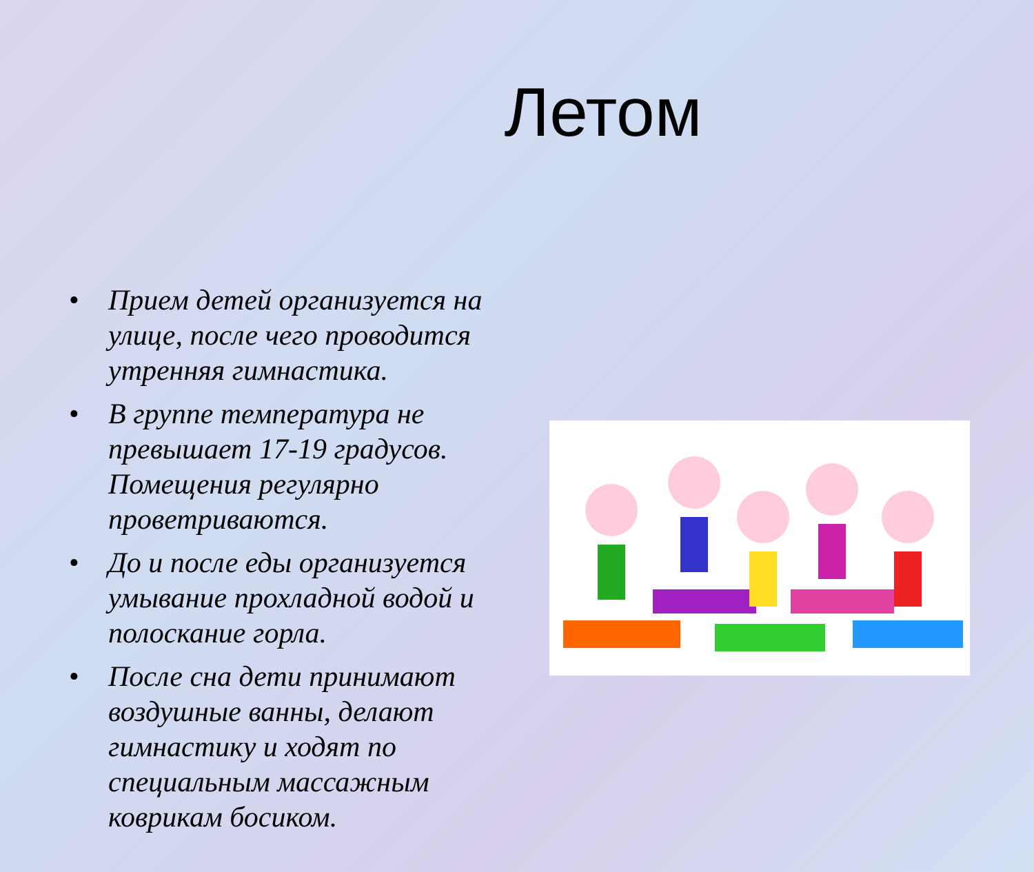Летом
• Прием детей организуется на улице, после чего проводится утренняя гимнастика.
• В группе температура не превышает 17-19 градусов. Помещения регулярно проветриваются.
• До и после еды организуется умывание прохладной водой и полоскание горла.
• После сна дети принимают воздушные ванны, делают гимнастику и ходят по специальным массажным коврикам босиком.